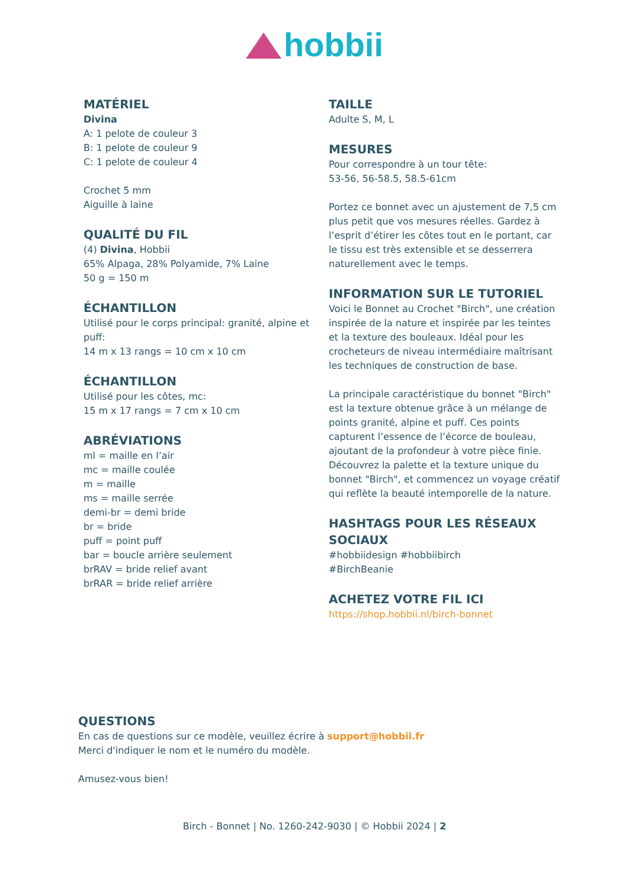hobbii
MATÉRIEL
Divina
A: 1 pelote de couleur 3
B: 1 pelote de couleur 9
C: 1 pelote de couleur 4
Crochet 5 mm
Aiguille à laine
QUALITÉ DU FIL
(4) Divina, Hobbii
65% Alpaga, 28% Polyamide, 7% Laine
50 g = 150 m
ÉCHANTILLON
Utilisé pour le corps principal: granité, alpine et puff:
14 m x 13 rangs = 10 cm x 10 cm
ÉCHANTILLON
Utilisé pour les côtes, mc:
15 m x 17 rangs = 7 cm x 10 cm
ABRÉVIATIONS
ml = maille en l’air
mc = maille coulée
m = maille
ms = maille serrée
demi-br = demi bride
br = bride
puff = point puff
bar = boucle arrière seulement
brRAV = bride relief avant
brRAR = bride relief arrière
TAILLE
Adulte S, M, L
MESURES
Pour correspondre à un tour tête:
53-56, 56-58.5, 58.5-61cm
Portez ce bonnet avec un ajustement de 7,5 cm plus petit que vos mesures réelles. Gardez à l’esprit d’étirer les côtes tout en le portant, car le tissu est très extensible et se desserrera naturellement avec le temps.
INFORMATION SUR LE TUTORIEL
Voici le Bonnet au Crochet "Birch", une création inspirée de la nature et inspirée par les teintes et la texture des bouleaux. Idéal pour les crocheteurs de niveau intermédiaire maîtrisant les techniques de construction de base.
La principale caractéristique du bonnet "Birch" est la texture obtenue grâce à un mélange de points granité, alpine et puff. Ces points capturent l’essence de l’écorce de bouleau, ajoutant de la profondeur à votre pièce finie. Découvrez la palette et la texture unique du bonnet "Birch", et commencez un voyage créatif qui reflète la beauté intemporelle de la nature.
HASHTAGS POUR LES RÉSEAUX SOCIAUX
#hobbiidesign #hobbiibirch
#BirchBeanie
ACHETEZ VOTRE FIL ICI
https://shop.hobbii.nl/birch-bonnet
QUESTIONS
En cas de questions sur ce modèle, veuillez écrire à support@hobbii.fr
Merci d'indiquer le nom et le numéro du modèle.
Amusez-vous bien!
Birch - Bonnet | No. 1260-242-9030 | © Hobbii 2024 | 2